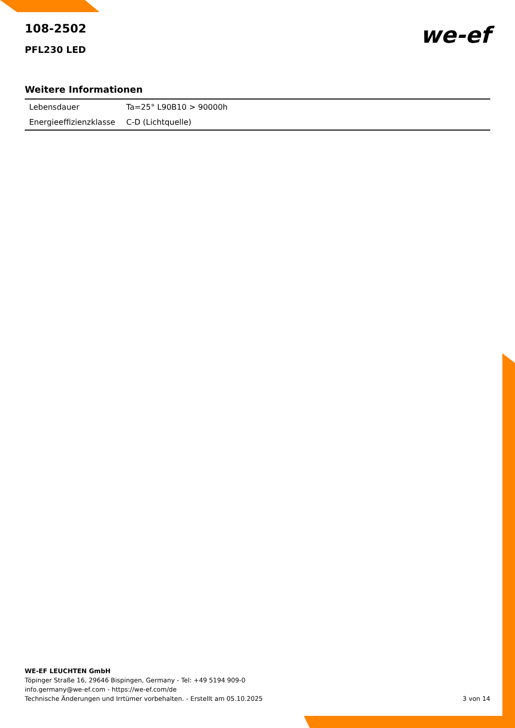108-2502
PFL230 LED
we-ef
Weitere Informationen
| Lebensdauer | Ta=25° L90B10 > 90000h |
| Energieeffizienzklasse | C-D (Lichtquelle) |
WE-EF LEUCHTEN GmbH
Töpinger Straße 16, 29646 Bispingen, Germany - Tel: +49 5194 909-0
info.germany@we-ef.com - https://we-ef.com/de
Technische Änderungen und Irrtümer vorbehalten. - Erstellt am 05.10.2025 3 von 14